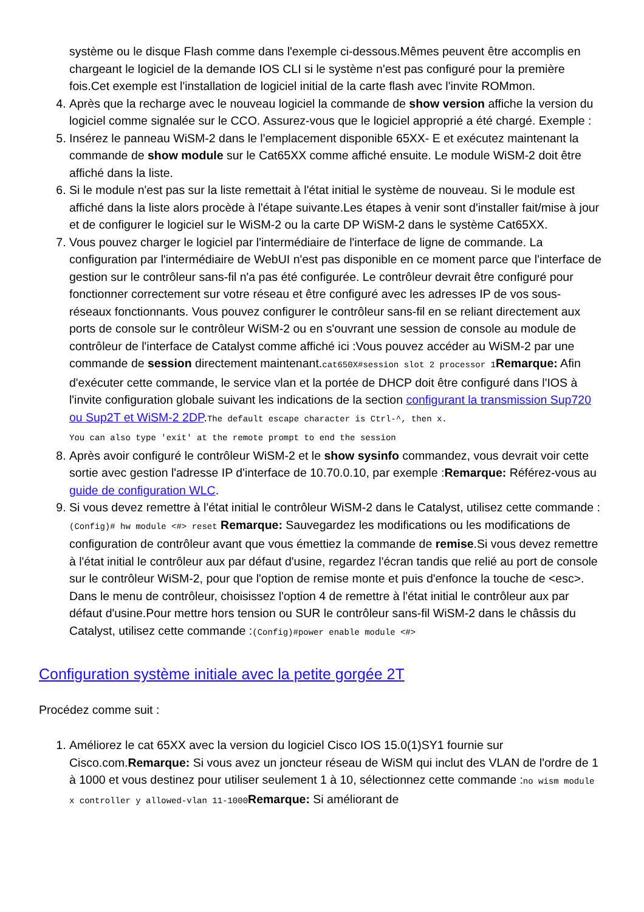système ou le disque Flash comme dans l'exemple ci-dessous.Mêmes peuvent être accomplis en chargeant le logiciel de la demande IOS CLI si le système n'est pas configuré pour la première fois.Cet exemple est l'installation de logiciel initial de la carte flash avec l'invite ROMmon.
4. Après que la recharge avec le nouveau logiciel la commande de show version affiche la version du logiciel comme signalée sur le CCO. Assurez-vous que le logiciel approprié a été chargé. Exemple :
5. Insérez le panneau WiSM-2 dans le l'emplacement disponible 65XX- E et exécutez maintenant la commande de show module sur le Cat65XX comme affiché ensuite. Le module WiSM-2 doit être affiché dans la liste.
6. Si le module n'est pas sur la liste remettait à l'état initial le système de nouveau. Si le module est affiché dans la liste alors procède à l'étape suivante.Les étapes à venir sont d'installer fait/mise à jour et de configurer le logiciel sur le WiSM-2 ou la carte DP WiSM-2 dans le système Cat65XX.
7. Vous pouvez charger le logiciel par l'intermédiaire de l'interface de ligne de commande. La configuration par l'intermédiaire de WebUI n'est pas disponible en ce moment parce que l'interface de gestion sur le contrôleur sans-fil n'a pas été configurée. Le contrôleur devrait être configuré pour fonctionner correctement sur votre réseau et être configuré avec les adresses IP de vos sous-réseaux fonctionnants. Vous pouvez configurer le contrôleur sans-fil en se reliant directement aux ports de console sur le contrôleur WiSM-2 ou en s'ouvrant une session de console au module de contrôleur de l'interface de Catalyst comme affiché ici :Vous pouvez accéder au WiSM-2 par une commande de session directement maintenant.cat650X#session slot 2 processor 1Remarque: Afin d'exécuter cette commande, le service vlan et la portée de DHCP doit être configuré dans l'IOS à l'invite configuration globale suivant les indications de la section configurant la transmission Sup720 ou Sup2T et WiSM-2 2DP.The default escape character is Ctrl-^, then x.
You can also type 'exit' at the remote prompt to end the session
8. Après avoir configuré le contrôleur WiSM-2 et le show sysinfo commandez, vous devrait voir cette sortie avec gestion l'adresse IP d'interface de 10.70.0.10, par exemple :Remarque: Référez-vous au guide de configuration WLC.
9. Si vous devez remettre à l'état initial le contrôleur WiSM-2 dans le Catalyst, utilisez cette commande :(Config)# hw module <#> reset Remarque: Sauvegardez les modifications ou les modifications de configuration de contrôleur avant que vous émettiez la commande de remise.Si vous devez remettre à l'état initial le contrôleur aux par défaut d'usine, regardez l'écran tandis que relié au port de console sur le contrôleur WiSM-2, pour que l'option de remise monte et puis d'enfonce la touche de <esc>. Dans le menu de contrôleur, choisissez l'option 4 de remettre à l'état initial le contrôleur aux par défaut d'usine.Pour mettre hors tension ou SUR le contrôleur sans-fil WiSM-2 dans le châssis du Catalyst, utilisez cette commande :(Config)#power enable module <#>
Configuration système initiale avec la petite gorgée 2T
Procédez comme suit :
1. Améliorez le cat 65XX avec la version du logiciel Cisco IOS 15.0(1)SY1 fournie sur Cisco.com.Remarque: Si vous avez un joncteur réseau de WiSM qui inclut des VLAN de l'ordre de 1 à 1000 et vous destinez pour utiliser seulement 1 à 10, sélectionnez cette commande :no wism module x controller y allowed-vlan 11-1000Remarque: Si améliorant de